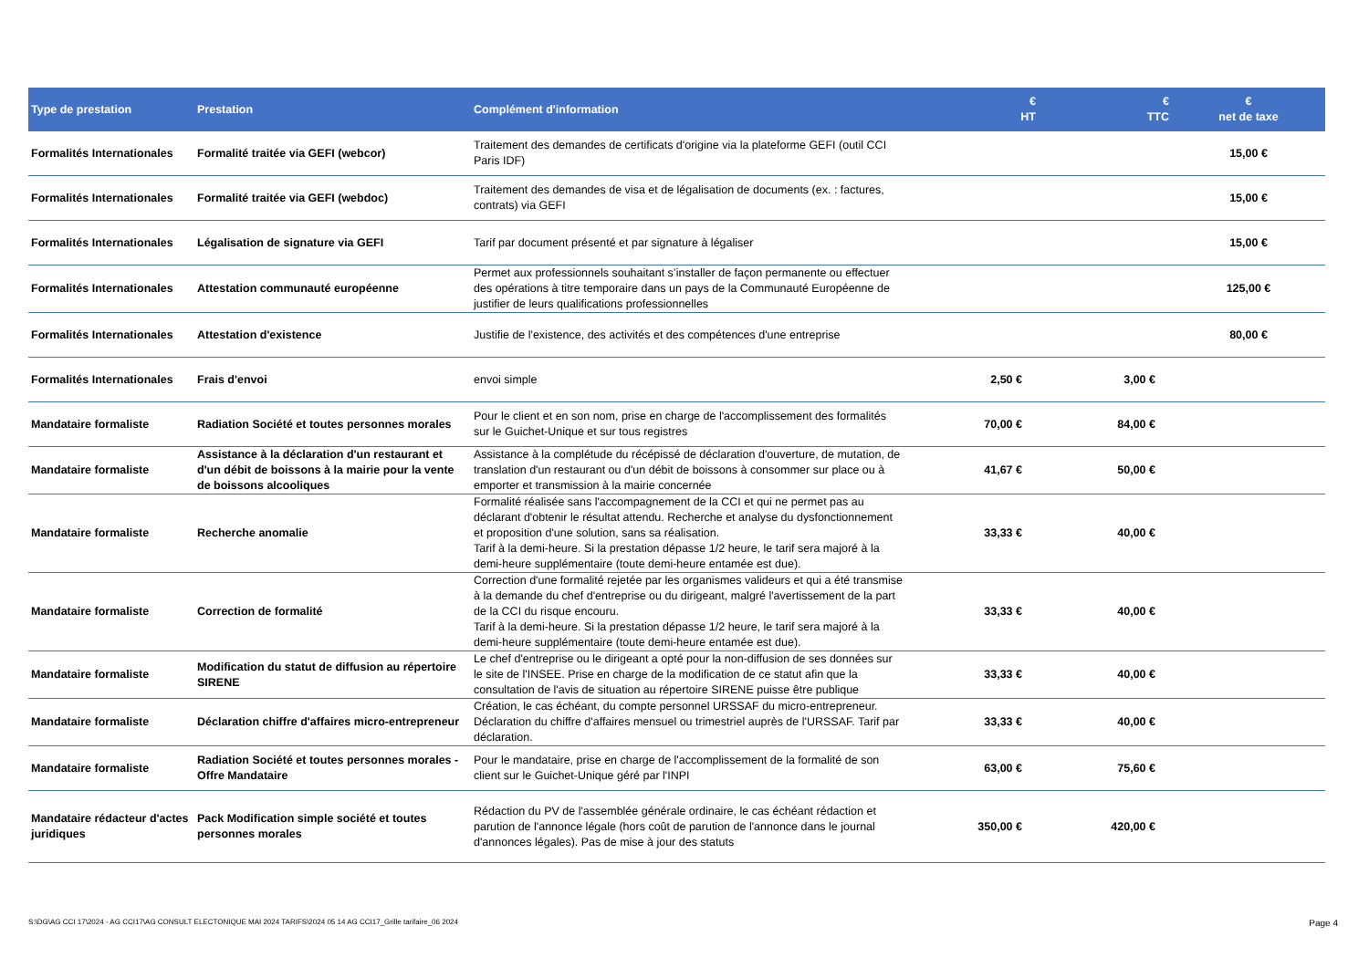| Type de prestation | Prestation | Complément d'information | € HT | € TTC | € net de taxe |
| --- | --- | --- | --- | --- | --- |
| Formalités Internationales | Formalité traitée via GEFI (webcor) | Traitement des demandes de certificats d'origine via la plateforme GEFI (outil CCI Paris IDF) | | | 15,00 € |
| Formalités Internationales | Formalité traitée via GEFI (webdoc) | Traitement des demandes de visa et de légalisation de documents (ex. : factures, contrats) via GEFI | | | 15,00 € |
| Formalités Internationales | Légalisation de signature via GEFI | Tarif par document présenté et par signature à légaliser | | | 15,00 € |
| Formalités Internationales | Attestation communauté européenne | Permet aux professionnels souhaitant s’installer de façon permanente ou effectuer des opérations à titre temporaire dans un pays de la Communauté Européenne de justifier de leurs qualifications professionnelles | | | 125,00 € |
| Formalités Internationales | Attestation d'existence | Justifie de l'existence, des activités et des compétences d'une entreprise | | | 80,00 € |
| Formalités Internationales | Frais d'envoi | envoi simple | 2,50 € | 3,00 € | |
| Mandataire formaliste | Radiation Société et toutes personnes morales | Pour le client et en son nom, prise en charge de l'accomplissement des formalités sur le Guichet-Unique et sur tous registres | 70,00 € | 84,00 € | |
| Mandataire formaliste | Assistance à la déclaration d'un restaurant et d'un débit de boissons à la mairie pour la vente de boissons alcooliques | Assistance à la complétude du récépissé de déclaration d'ouverture, de mutation, de translation d'un restaurant ou d'un débit de boissons à consommer sur place ou à emporter et transmission à la mairie concernée | 41,67 € | 50,00 € | |
| Mandataire formaliste | Recherche anomalie | Formalité réalisée sans l'accompagnement de la CCI et qui ne permet pas au déclarant d'obtenir le résultat attendu. Recherche et analyse du dysfonctionnement et proposition d'une solution, sans sa réalisation. Tarif à la demi-heure. Si la prestation dépasse 1/2 heure, le tarif sera majoré à la demi-heure supplémentaire (toute demi-heure entamée est due). | 33,33 € | 40,00 € | |
| Mandataire formaliste | Correction de formalité | Correction d'une formalité rejetée par les organismes valideurs et qui a été transmise à la demande du chef d'entreprise ou du dirigeant, malgré l'avertissement de la part de la CCI du risque encouru. Tarif à la demi-heure. Si la prestation dépasse 1/2 heure, le tarif sera majoré à la demi-heure supplémentaire (toute demi-heure entamée est due). | 33,33 € | 40,00 € | |
| Mandataire formaliste | Modification du statut de diffusion au répertoire SIRENE | Le chef d'entreprise ou le dirigeant a opté pour la non-diffusion de ses données sur le site de l'INSEE. Prise en charge de la modification de ce statut afin que la consultation de l'avis de situation au répertoire SIRENE puisse être publique | 33,33 € | 40,00 € | |
| Mandataire formaliste | Déclaration chiffre d'affaires micro-entrepreneur | Création, le cas échéant, du compte personnel URSSAF du micro-entrepreneur. Déclaration du chiffre d'affaires mensuel ou trimestriel auprès de l'URSSAF. Tarif par déclaration. | 33,33 € | 40,00 € | |
| Mandataire formaliste | Radiation Société et toutes personnes morales - Offre Mandataire | Pour le mandataire, prise en charge de l'accomplissement de la formalité de son client sur le Guichet-Unique géré par l'INPI | 63,00 € | 75,60 € | |
| Mandataire rédacteur d'actes juridiques | Pack Modification simple société et toutes personnes morales | Rédaction du PV de l'assemblée générale ordinaire, le cas échéant rédaction et parution de l'annonce légale (hors coût de parution de l'annonce dans le journal d'annonces légales). Pas de mise à jour des statuts | 350,00 € | 420,00 € | |
S:\DG\AG CCI 17\2024 - AG CCI17\AG CONSULT ELECTONIQUE MAI 2024 TARIFS\2024 05 14 AG CCI17_Grille tarifaire_06 2024 Page 4